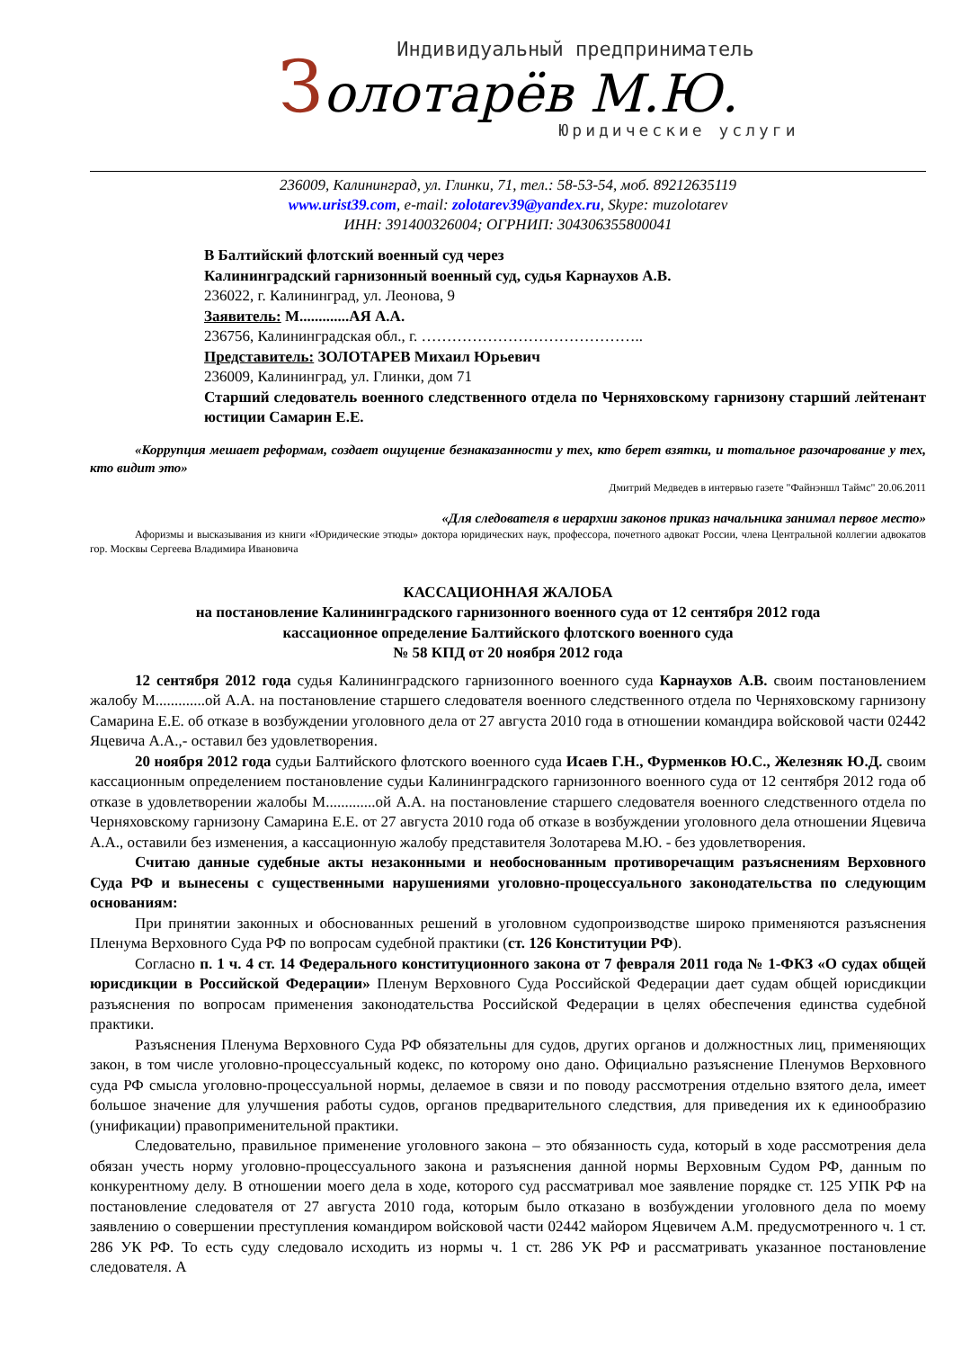Индивидуальный предприниматель
Золотарёв М.Ю.
Юридические услуги
236009, Калининград, ул. Глинки, 71, тел.: 58-53-54, моб. 89212635119
www.urist39.com, e-mail: zolotarev39@yandex.ru, Skype: muzolotarev
ИНН: 391400326004; ОГРНИП: 304306355800041
В Балтийский флотский военный суд через
Калининградский гарнизонный военный суд, судья Карнаухов А.В.
236022, г. Калининград, ул. Леонова, 9
Заявитель: М.............АЯ А.А.
236756, Калининградская обл., г. ……………………………………..
Представитель: ЗОЛОТАРЕВ Михаил Юрьевич
236009, Калининград, ул. Глинки, дом 71
Старший следователь военного следственного отдела по Черняховскому гарнизону старший лейтенант юстиции Самарин Е.Е.
«Коррупция мешает реформам, создает ощущение безнаказанности у тех, кто берет взятки, и тотальное разочарование у тех, кто видит это»
Дмитрий Медведев в интервью газете "Файнэншл Таймс" 20.06.2011
«Для следователя в иерархии законов приказ начальника занимал первое место»
Афоризмы и высказывания из книги «Юридические этюды» доктора юридических наук, профессора, почетного адвокат России, члена Центральной коллегии адвокатов гор. Москвы Сергеева Владимира Ивановича
КАССАЦИОННАЯ ЖАЛОБА
на постановление Калининградского гарнизонного военного суда от 12 сентября 2012 года
кассационное определение Балтийского флотского военного суда
№ 58 КПД от 20 ноября 2012 года
12 сентября 2012 года судья Калининградского гарнизонного военного суда Карнаухов А.В. своим постановлением жалобу М.............ой А.А. на постановление старшего следователя военного следственного отдела по Черняховскому гарнизону Самарина Е.Е. об отказе в возбуждении уголовного дела от 27 августа 2010 года в отношении командира войсковой части 02442 Яцевича А.А.,- оставил без удовлетворения.
20 ноября 2012 года судьи Балтийского флотского военного суда Исаев Г.Н., Фурменков Ю.С., Железняк Ю.Д. своим кассационным определением постановление судьи Калининградского гарнизонного военного суда от 12 сентября 2012 года об отказе в удовлетворении жалобы М.............ой А.А. на постановление старшего следователя военного следственного отдела по Черняховскому гарнизону Самарина Е.Е. от 27 августа 2010 года об отказе в возбуждении уголовного дела отношении Яцевича А.А., оставили без изменения, а кассационную жалобу представителя Золотарева М.Ю. - без удовлетворения.
Считаю данные судебные акты незаконными и необоснованным противоречащим разъяснениям Верховного Суда РФ и вынесены с существенными нарушениями уголовно-процессуального законодательства по следующим основаниям:
При принятии законных и обоснованных решений в уголовном судопроизводстве широко применяются разъяснения Пленума Верховного Суда РФ по вопросам судебной практики (ст. 126 Конституции РФ).
Согласно п. 1 ч. 4 ст. 14 Федерального конституционного закона от 7 февраля 2011 года № 1-ФКЗ «О судах общей юрисдикции в Российской Федерации» Пленум Верховного Суда Российской Федерации дает судам общей юрисдикции разъяснения по вопросам применения законодательства Российской Федерации в целях обеспечения единства судебной практики.
Разъяснения Пленума Верховного Суда РФ обязательны для судов, других органов и должностных лиц, применяющих закон, в том числе уголовно-процессуальный кодекс, по которому оно дано. Официально разъяснение Пленумов Верховного суда РФ смысла уголовно-процессуальной нормы, делаемое в связи и по поводу рассмотрения отдельно взятого дела, имеет большое значение для улучшения работы судов, органов предварительного следствия, для приведения их к единообразию (унификации) правоприменительной практики.
Следовательно, правильное применение уголовного закона – это обязанность суда, который в ходе рассмотрения дела обязан учесть норму уголовно-процессуального закона и разъяснения данной нормы Верховным Судом РФ, данным по конкурентному делу. В отношении моего дела в ходе, которого суд рассматривал мое заявление порядке ст. 125 УПК РФ на постановление следователя от 27 августа 2010 года, которым было отказано в возбуждении уголовного дела по моему заявлению о совершении преступления командиром войсковой части 02442 майором Яцевичем А.М. предусмотренного ч. 1 ст. 286 УК РФ. То есть суду следовало исходить из нормы ч. 1 ст. 286 УК РФ и рассматривать указанное постановление следователя. А